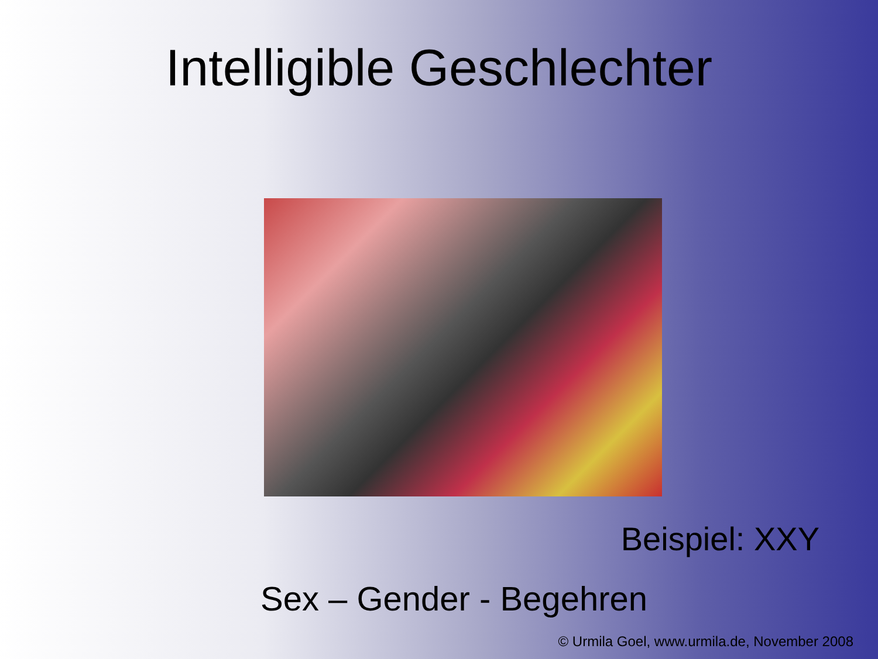Intelligible Geschlechter
Beispiel: XXY
Sex – Gender - Begehren
© Urmila Goel, www.urmila.de, November 2008